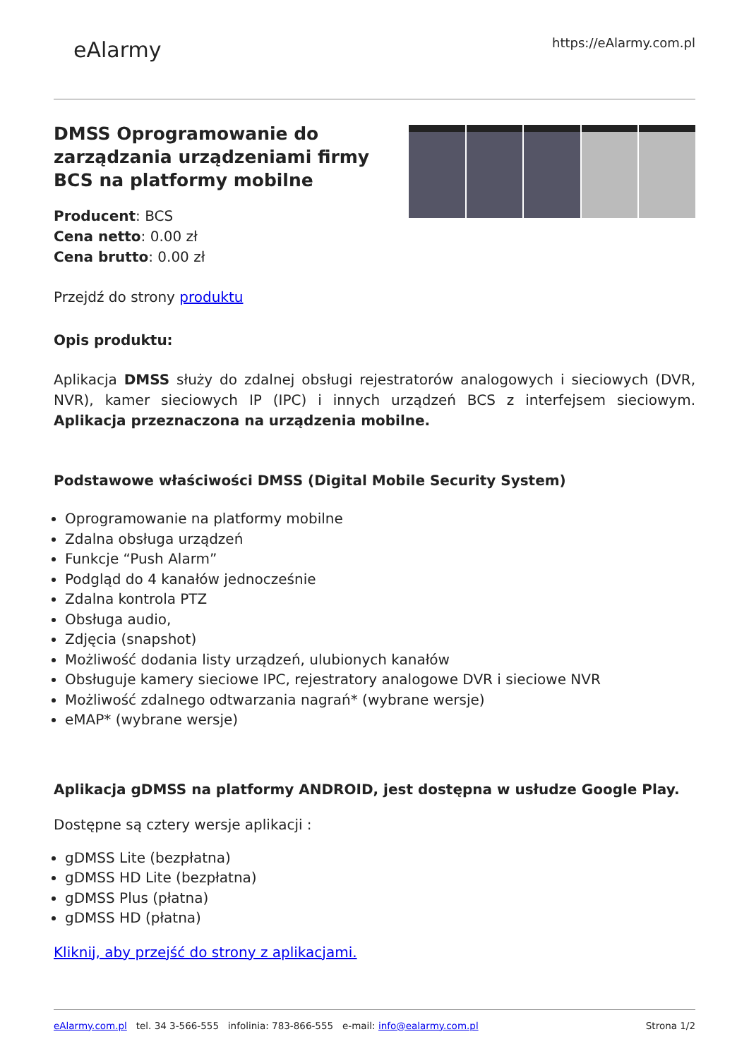eAlarmy
https://eAlarmy.com.pl
DMSS Oprogramowanie do
zarządzania urządzeniami firmy
BCS na platformy mobilne
Producent: BCS
Cena netto: 0.00 zł
Cena brutto: 0.00 zł
Przejdź do strony produktu
Opis produktu:
Aplikacja DMSS służy do zdalnej obsługi rejestratorów analogowych i sieciowych (DVR, NVR), kamer sieciowych IP (IPC) i innych urządzeń BCS z interfejsem sieciowym. Aplikacja przeznaczona na urządzenia mobilne.
Podstawowe właściwości DMSS (Digital Mobile Security System)
Oprogramowanie na platformy mobilne
Zdalna obsługa urządzeń
Funkcje “Push Alarm”
Podgląd do 4 kanałów jednocześnie
Zdalna kontrola PTZ
Obsługa audio,
Zdjęcia (snapshot)
Możliwość dodania listy urządzeń, ulubionych kanałów
Obsługuje kamery sieciowe IPC, rejestratory analogowe DVR i sieciowe NVR
Możliwość zdalnego odtwarzania nagrań* (wybrane wersje)
eMAP* (wybrane wersje)
Aplikacja gDMSS na platformy ANDROID, jest dostępna w usłudze Google Play.
Dostępne są cztery wersje aplikacji :
gDMSS Lite (bezpłatna)
gDMSS HD Lite (bezpłatna)
gDMSS Plus (płatna)
gDMSS HD (płatna)
Kliknij, aby przejść do strony z aplikacjami.
eAlarmy.com.pl tel. 34 3-566-555 infolinia: 783-866-555 e-mail: info@ealarmy.com.pl
Strona 1/2